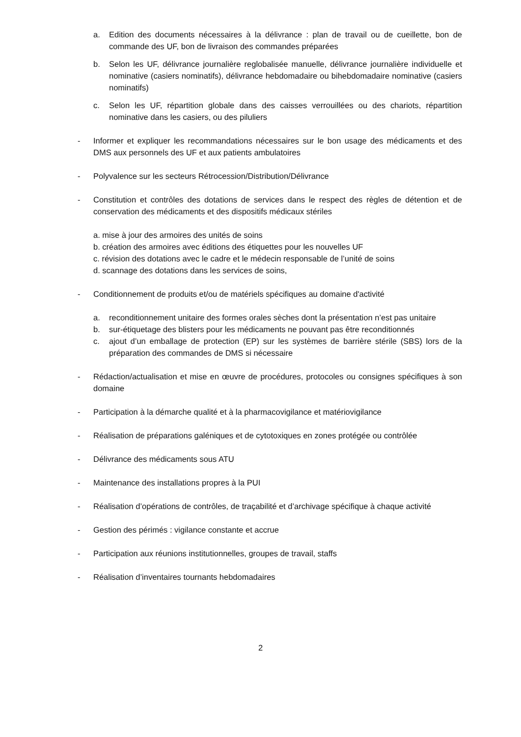a. Edition des documents nécessaires à la délivrance : plan de travail ou de cueillette, bon de commande des UF, bon de livraison des commandes préparées
b. Selon les UF, délivrance journalière reglobalisée manuelle, délivrance journalière individuelle et nominative (casiers nominatifs), délivrance hebdomadaire ou bihebdomadaire nominative (casiers nominatifs)
c. Selon les UF, répartition globale dans des caisses verrouillées ou des chariots, répartition nominative dans les casiers, ou des piluliers
- Informer et expliquer les recommandations nécessaires sur le bon usage des médicaments et des DMS aux personnels des UF et aux patients ambulatoires
- Polyvalence sur les secteurs Rétrocession/Distribution/Délivrance
- Constitution et contrôles des dotations de services dans le respect des règles de détention et de conservation des médicaments et des dispositifs médicaux stériles
a. mise à jour des armoires des unités de soins
b. création des armoires avec éditions des étiquettes pour les nouvelles UF
c. révision des dotations avec le cadre et le médecin responsable de l’unité de soins
d. scannage des dotations dans les services de soins,
- Conditionnement de produits et/ou de matériels spécifiques au domaine d'activité
a. reconditionnement unitaire des formes orales sèches dont la présentation n’est pas unitaire
b. sur-étiquetage des blisters pour les médicaments ne pouvant pas être reconditionnés
c. ajout d’un emballage de protection (EP) sur les systèmes de barrière stérile (SBS) lors de la préparation des commandes de DMS si nécessaire
- Rédaction/actualisation et mise en œuvre de procédures, protocoles ou consignes spécifiques à son domaine
- Participation à la démarche qualité et à la pharmacovigilance et matériovigilance
- Réalisation de préparations galéniques et de cytotoxiques en zones protégée ou contrôlée
- Délivrance des médicaments sous ATU
- Maintenance des installations propres à la PUI
- Réalisation d’opérations de contrôles, de traçabilité et d’archivage spécifique à chaque activité
- Gestion des périmés : vigilance constante et accrue
- Participation aux réunions institutionnelles, groupes de travail, staffs
- Réalisation d’inventaires tournants hebdomadaires
2